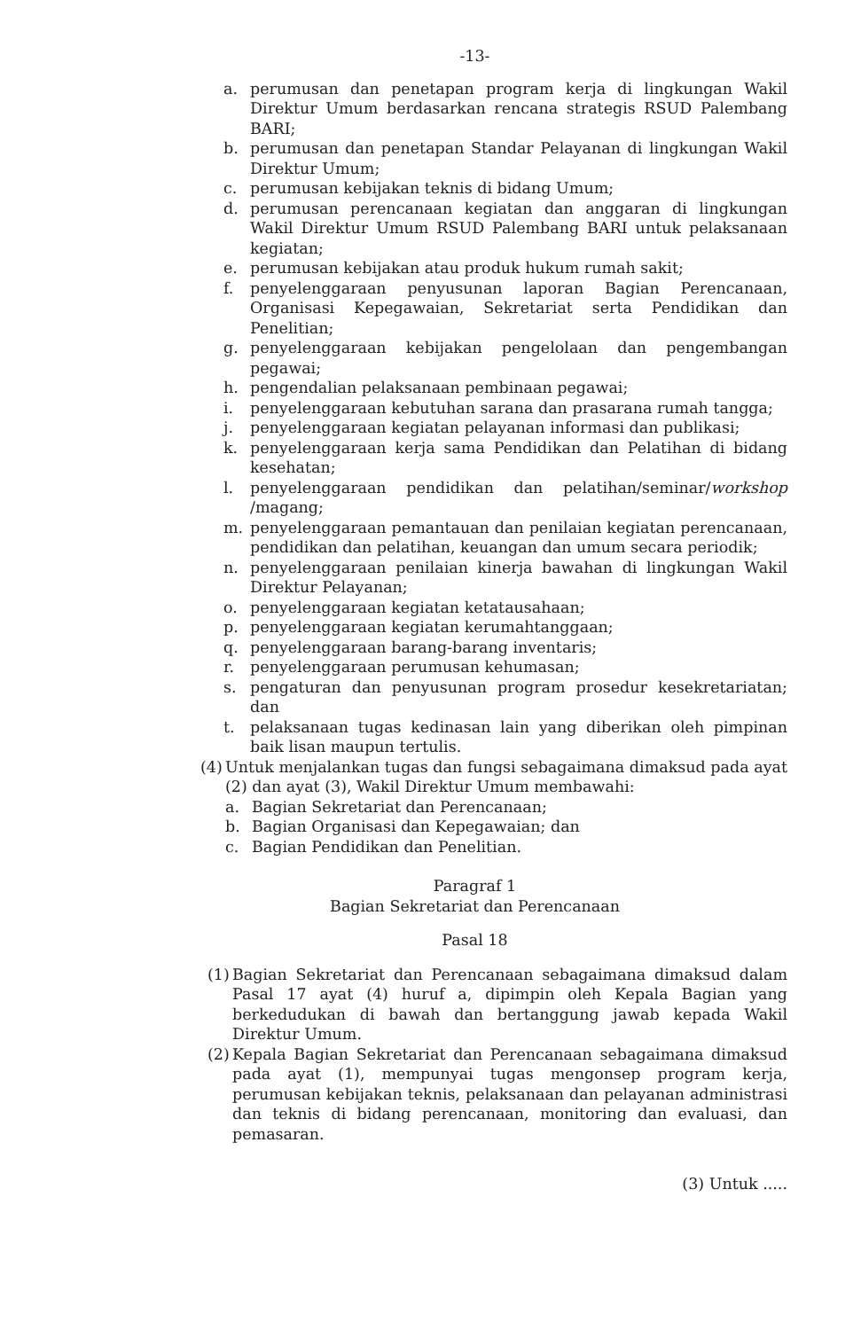-13-
a. perumusan dan penetapan program kerja di lingkungan Wakil Direktur Umum berdasarkan rencana strategis RSUD Palembang BARI;
b. perumusan dan penetapan Standar Pelayanan di lingkungan Wakil Direktur Umum;
c. perumusan kebijakan teknis di bidang Umum;
d. perumusan perencanaan kegiatan dan anggaran di lingkungan Wakil Direktur Umum RSUD Palembang BARI untuk pelaksanaan kegiatan;
e. perumusan kebijakan atau produk hukum rumah sakit;
f. penyelenggaraan penyusunan laporan Bagian Perencanaan, Organisasi Kepegawaian, Sekretariat serta Pendidikan dan Penelitian;
g. penyelenggaraan kebijakan pengelolaan dan pengembangan pegawai;
h. pengendalian pelaksanaan pembinaan pegawai;
i. penyelenggaraan kebutuhan sarana dan prasarana rumah tangga;
j. penyelenggaraan kegiatan pelayanan informasi dan publikasi;
k. penyelenggaraan kerja sama Pendidikan dan Pelatihan di bidang kesehatan;
l. penyelenggaraan pendidikan dan pelatihan/seminar/workshop /magang;
m. penyelenggaraan pemantauan dan penilaian kegiatan perencanaan, pendidikan dan pelatihan, keuangan dan umum secara periodik;
n. penyelenggaraan penilaian kinerja bawahan di lingkungan Wakil Direktur Pelayanan;
o. penyelenggaraan kegiatan ketatausahaan;
p. penyelenggaraan kegiatan kerumahtanggaan;
q. penyelenggaraan barang-barang inventaris;
r. penyelenggaraan perumusan kehumasan;
s. pengaturan dan penyusunan program prosedur kesekretariatan; dan
t. pelaksanaan tugas kedinasan lain yang diberikan oleh pimpinan baik lisan maupun tertulis.
(4) Untuk menjalankan tugas dan fungsi sebagaimana dimaksud pada ayat (2) dan ayat (3), Wakil Direktur Umum membawahi:
a. Bagian Sekretariat dan Perencanaan;
b. Bagian Organisasi dan Kepegawaian; dan
c. Bagian Pendidikan dan Penelitian.
Paragraf 1
Bagian Sekretariat dan Perencanaan
Pasal 18
(1) Bagian Sekretariat dan Perencanaan sebagaimana dimaksud dalam Pasal 17 ayat (4) huruf a, dipimpin oleh Kepala Bagian yang berkedudukan di bawah dan bertanggung jawab kepada Wakil Direktur Umum.
(2) Kepala Bagian Sekretariat dan Perencanaan sebagaimana dimaksud pada ayat (1), mempunyai tugas mengonsep program kerja, perumusan kebijakan teknis, pelaksanaan dan pelayanan administrasi dan teknis di bidang perencanaan, monitoring dan evaluasi, dan pemasaran.
(3) Untuk .....